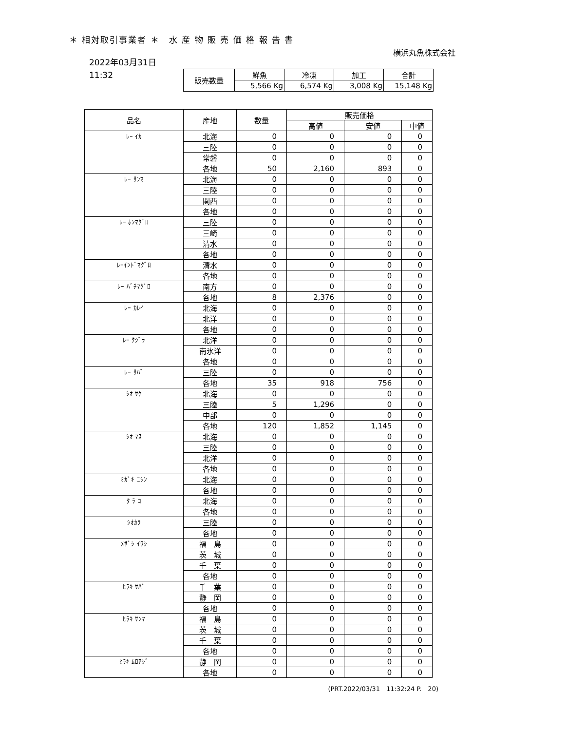＊ 相対取引事業者 ＊　水 産 物 販 売 価 格 報 告 書
横浜丸魚株式会社
2022年03月31日
11:32
| 販売数量 | 鮮魚 | 冷凍 | 加工 | 合計 |
| | 5,566 Kg | 6,574 Kg | 3,008 Kg | 15,148 Kg |
| 品名 | 産地 | 数量 | 販売価格 | | |
| --- | --- | --- | --- | --- | --- |
| | | | 高値 | 安値 | 中値 |
| ﾚｰ ｲｶ | 北海 | 0 | 0 | 0 | 0 |
| | 三陸 | 0 | 0 | 0 | 0 |
| | 常磐 | 0 | 0 | 0 | 0 |
| | 各地 | 50 | 2,160 | 893 | 0 |
| ﾚｰ ｻﾝﾏ | 北海 | 0 | 0 | 0 | 0 |
| | 三陸 | 0 | 0 | 0 | 0 |
| | 関西 | 0 | 0 | 0 | 0 |
| | 各地 | 0 | 0 | 0 | 0 |
| ﾚｰ ﾎﾝﾏｸﾞﾛ | 三陸 | 0 | 0 | 0 | 0 |
| | 三崎 | 0 | 0 | 0 | 0 |
| | 清水 | 0 | 0 | 0 | 0 |
| | 各地 | 0 | 0 | 0 | 0 |
| ﾚｰｲﾝﾄﾞﾏｸﾞﾛ | 清水 | 0 | 0 | 0 | 0 |
| | 各地 | 0 | 0 | 0 | 0 |
| ﾚｰ ﾊﾞﾁﾏｸﾞﾛ | 南方 | 0 | 0 | 0 | 0 |
| | 各地 | 8 | 2,376 | 0 | 0 |
| ﾚｰ ｶﾚｲ | 北海 | 0 | 0 | 0 | 0 |
| | 北洋 | 0 | 0 | 0 | 0 |
| | 各地 | 0 | 0 | 0 | 0 |
| ﾚｰ ｸｼﾞﾗ | 北洋 | 0 | 0 | 0 | 0 |
| | 南氷洋 | 0 | 0 | 0 | 0 |
| | 各地 | 0 | 0 | 0 | 0 |
| ﾚｰ ｻﾊﾞ | 三陸 | 0 | 0 | 0 | 0 |
| | 各地 | 35 | 918 | 756 | 0 |
| ｼｵ ｻｹ | 北海 | 0 | 0 | 0 | 0 |
| | 三陸 | 5 | 1,296 | 0 | 0 |
| | 中部 | 0 | 0 | 0 | 0 |
| | 各地 | 120 | 1,852 | 1,145 | 0 |
| ｼｵ ﾏｽ | 北海 | 0 | 0 | 0 | 0 |
| | 三陸 | 0 | 0 | 0 | 0 |
| | 北洋 | 0 | 0 | 0 | 0 |
| | 各地 | 0 | 0 | 0 | 0 |
| ﾐｶﾞｷ ﾆｼﾝ | 北海 | 0 | 0 | 0 | 0 |
| | 各地 | 0 | 0 | 0 | 0 |
| ﾀ ﾗ ｺ | 北海 | 0 | 0 | 0 | 0 |
| | 各地 | 0 | 0 | 0 | 0 |
| ｼｵｶﾗ | 三陸 | 0 | 0 | 0 | 0 |
| | 各地 | 0 | 0 | 0 | 0 |
| ﾒｻﾞｼ ｲﾜｼ | 福 島 | 0 | 0 | 0 | 0 |
| | 茨 城 | 0 | 0 | 0 | 0 |
| | 千 葉 | 0 | 0 | 0 | 0 |
| | 各地 | 0 | 0 | 0 | 0 |
| ﾋﾗｷ ｻﾊﾞ | 千 葉 | 0 | 0 | 0 | 0 |
| | 静 岡 | 0 | 0 | 0 | 0 |
| | 各地 | 0 | 0 | 0 | 0 |
| ﾋﾗｷ ｻﾝﾏ | 福 島 | 0 | 0 | 0 | 0 |
| | 茨 城 | 0 | 0 | 0 | 0 |
| | 千 葉 | 0 | 0 | 0 | 0 |
| | 各地 | 0 | 0 | 0 | 0 |
| ﾋﾗｷ ﾑﾛｱｼﾞ | 静 岡 | 0 | 0 | 0 | 0 |
| | 各地 | 0 | 0 | 0 | 0 |
(PRT.2022/03/31　11:32:24 P.　20)